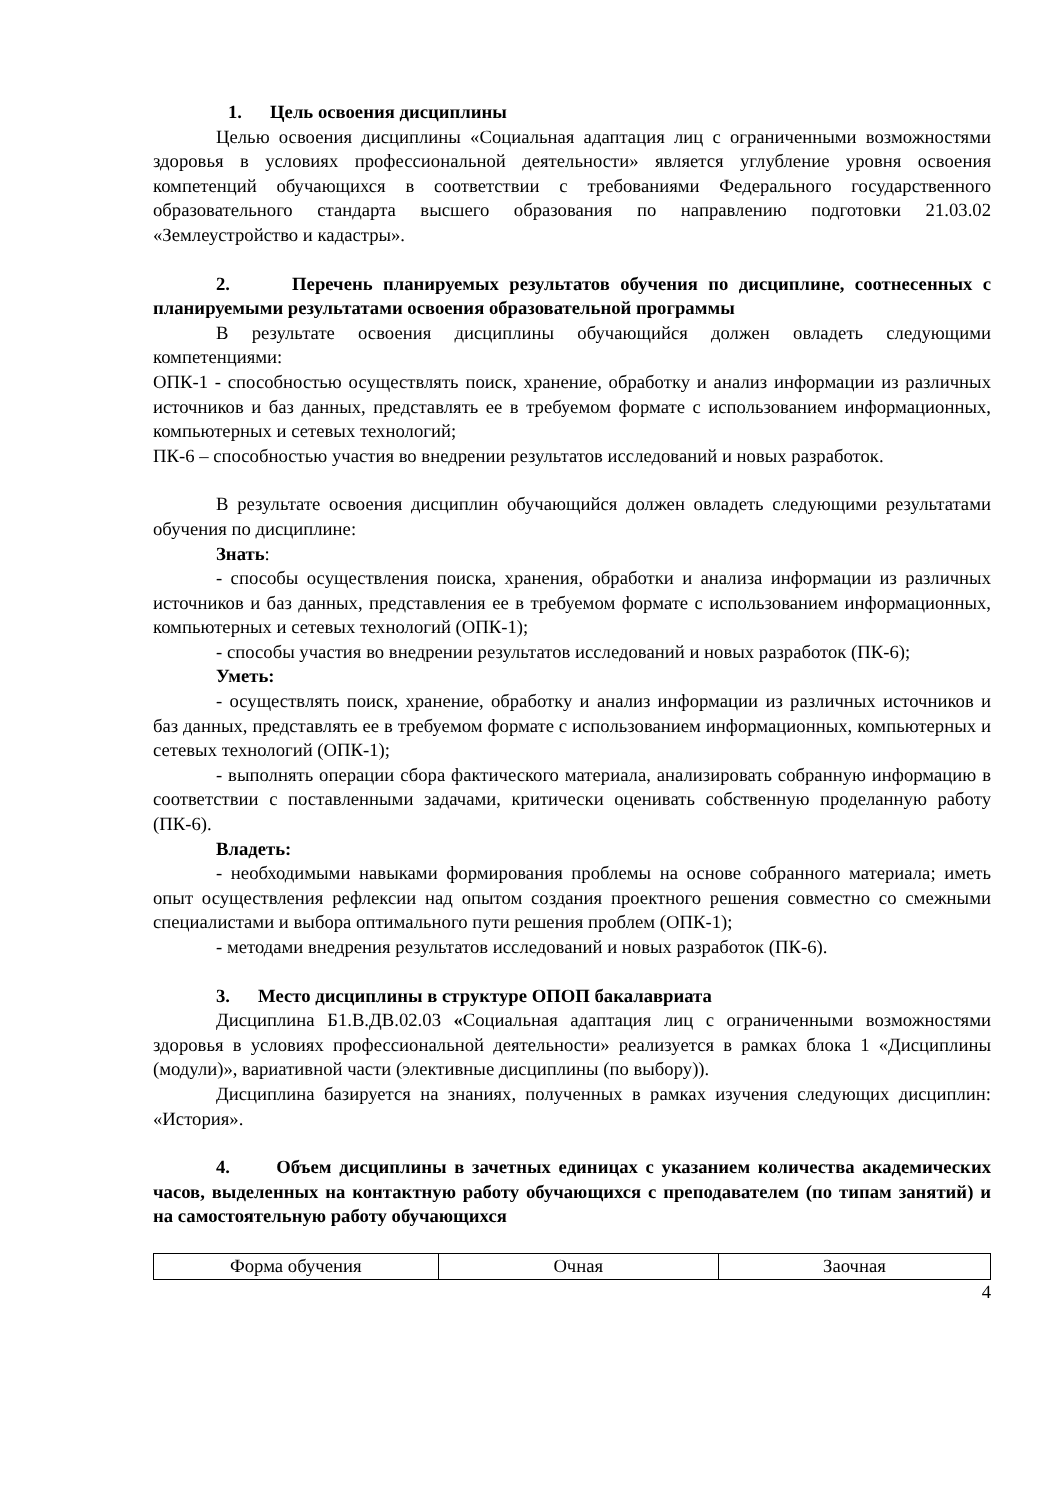1. Цель освоения дисциплины
Целью освоения дисциплины «Социальная адаптация лиц с ограниченными возможностями здоровья в условиях профессиональной деятельности» является углубление уровня освоения компетенций обучающихся в соответствии с требованиями Федерального государственного образовательного стандарта высшего образования по направлению подготовки 21.03.02 «Землеустройство и кадастры».
2. Перечень планируемых результатов обучения по дисциплине, соотнесенных с планируемыми результатами освоения образовательной программы
В результате освоения дисциплины обучающийся должен овладеть следующими компетенциями:
ОПК-1 - способностью осуществлять поиск, хранение, обработку и анализ информации из различных источников и баз данных, представлять ее в требуемом формате с использованием информационных, компьютерных и сетевых технологий;
ПК-6 – способностью участия во внедрении результатов исследований и новых разработок.
В результате освоения дисциплин обучающийся должен овладеть следующими результатами обучения по дисциплине:
Знать:
- способы осуществления поиска, хранения, обработки и анализа информации из различных источников и баз данных, представления ее в требуемом формате с использованием информационных, компьютерных и сетевых технологий (ОПК-1);
- способы участия во внедрении результатов исследований и новых разработок (ПК-6);
Уметь:
- осуществлять поиск, хранение, обработку и анализ информации из различных источников и баз данных, представлять ее в требуемом формате с использованием информационных, компьютерных и сетевых технологий (ОПК-1);
- выполнять операции сбора фактического материала, анализировать собранную информацию в соответствии с поставленными задачами, критически оценивать собственную проделанную работу (ПК-6).
Владеть:
- необходимыми навыками формирования проблемы на основе собранного материала; иметь опыт осуществления рефлексии над опытом создания проектного решения совместно со смежными специалистами и выбора оптимального пути решения проблем (ОПК-1);
- методами внедрения результатов исследований и новых разработок (ПК-6).
3. Место дисциплины в структуре ОПОП бакалавриата
Дисциплина Б1.В.ДВ.02.03 «Социальная адаптация лиц с ограниченными возможностями здоровья в условиях профессиональной деятельности» реализуется в рамках блока 1 «Дисциплины (модули)», вариативной части (элективные дисциплины (по выбору)).
Дисциплина базируется на знаниях, полученных в рамках изучения следующих дисциплин: «История».
4. Объем дисциплины в зачетных единицах с указанием количества академических часов, выделенных на контактную работу обучающихся с преподавателем (по типам занятий) и на самостоятельную работу обучающихся
| Форма обучения | Очная | Заочная |
4